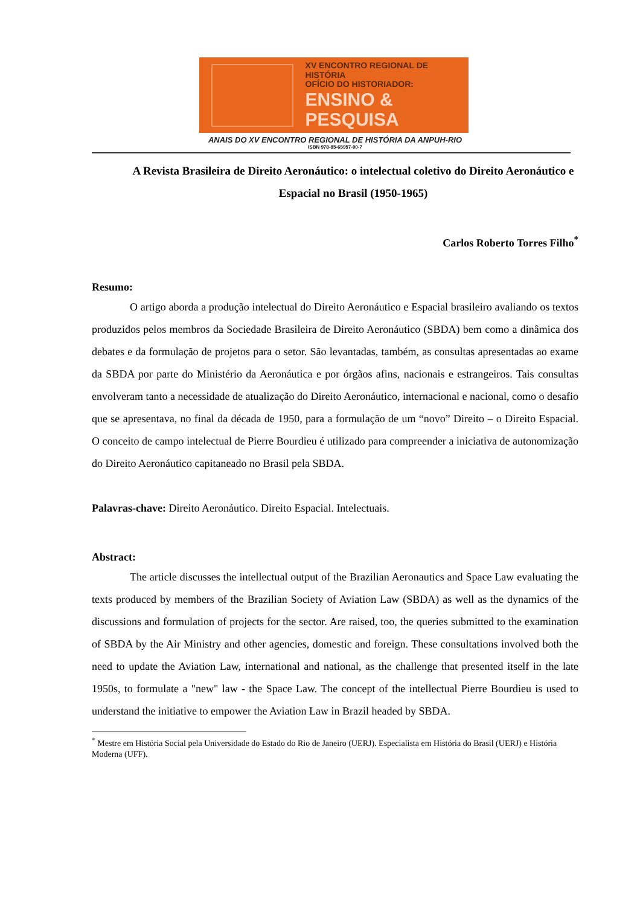XV ENCONTRO REGIONAL DE HISTÓRIA
OFÍCIO DO HISTORIADOR:
ENSINO & PESQUISA
ANAIS DO XV ENCONTRO REGIONAL DE HISTÓRIA DA ANPUH-RIO
ISBN 978-85-65957-00-7
A Revista Brasileira de Direito Aeronáutico: o intelectual coletivo do Direito Aeronáutico e Espacial no Brasil (1950-1965)
Carlos Roberto Torres Filho<sup>*</sup>
Resumo:
O artigo aborda a produção intelectual do Direito Aeronáutico e Espacial brasileiro avaliando os textos produzidos pelos membros da Sociedade Brasileira de Direito Aeronáutico (SBDA) bem como a dinâmica dos debates e da formulação de projetos para o setor. São levantadas, também, as consultas apresentadas ao exame da SBDA por parte do Ministério da Aeronáutica e por órgãos afins, nacionais e estrangeiros. Tais consultas envolveram tanto a necessidade de atualização do Direito Aeronáutico, internacional e nacional, como o desafio que se apresentava, no final da década de 1950, para a formulação de um “novo” Direito – o Direito Espacial. O conceito de campo intelectual de Pierre Bourdieu é utilizado para compreender a iniciativa de autonomização do Direito Aeronáutico capitaneado no Brasil pela SBDA.
Palavras-chave: Direito Aeronáutico. Direito Espacial. Intelectuais.
Abstract:
The article discusses the intellectual output of the Brazilian Aeronautics and Space Law evaluating the texts produced by members of the Brazilian Society of Aviation Law (SBDA) as well as the dynamics of the discussions and formulation of projects for the sector. Are raised, too, the queries submitted to the examination of SBDA by the Air Ministry and other agencies, domestic and foreign. These consultations involved both the need to update the Aviation Law, international and national, as the challenge that presented itself in the late 1950s, to formulate a "new" law - the Space Law. The concept of the intellectual Pierre Bourdieu is used to understand the initiative to empower the Aviation Law in Brazil headed by SBDA.
<sup>*</sup> Mestre em História Social pela Universidade do Estado do Rio de Janeiro (UERJ). Especialista em História do Brasil (UERJ) e História Moderna (UFF).